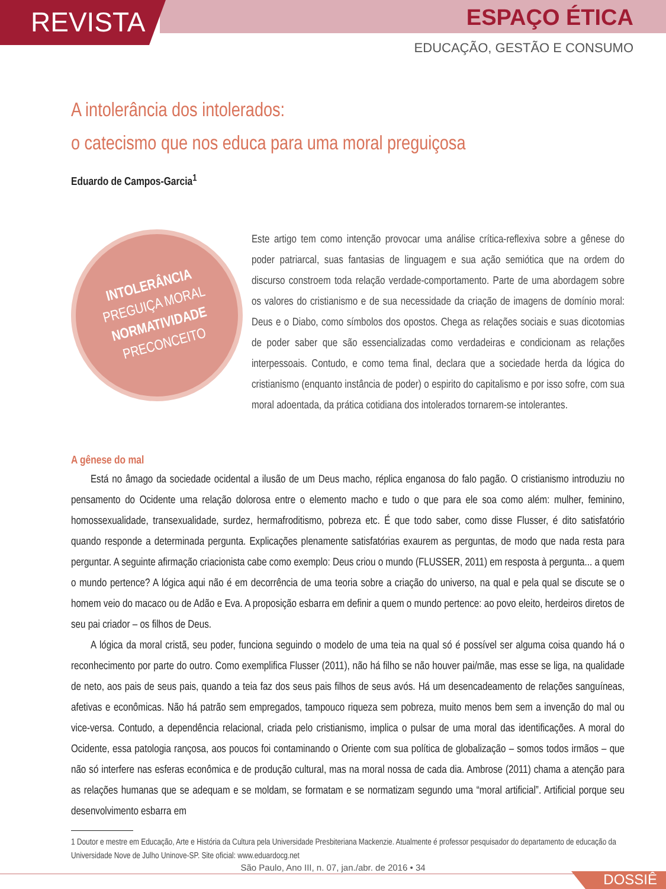REVISTA ESPAÇO ÉTICA
EDUCAÇÃO, GESTÃO E CONSUMO
A intolerância dos intolerados:
o catecismo que nos educa para uma moral preguiçosa
Eduardo de Campos-Garcia<sup>1</sup>
INTOLERÂNCIA
PREGUIÇA MORAL
NORMATIVIDADE
PRECONCEITO
Este artigo tem como intenção provocar uma análise crítica-reflexiva sobre a gênese do poder patriarcal, suas fantasias de linguagem e sua ação semiótica que na ordem do discurso constroem toda relação verdade-comportamento. Parte de uma abordagem sobre os valores do cristianismo e de sua necessidade da criação de imagens de domínio moral: Deus e o Diabo, como símbolos dos opostos. Chega as relações sociais e suas dicotomias de poder saber que são essencializadas como verdadeiras e condicionam as relações interpessoais. Contudo, e como tema final, declara que a sociedade herda da lógica do cristianismo (enquanto instância de poder) o espirito do capitalismo e por isso sofre, com sua moral adoentada, da prática cotidiana dos intolerados tornarem-se intolerantes.
A gênese do mal
Está no âmago da sociedade ocidental a ilusão de um Deus macho, réplica enganosa do falo pagão. O cristianismo introduziu no pensamento do Ocidente uma relação dolorosa entre o elemento macho e tudo o que para ele soa como além: mulher, feminino, homossexualidade, transexualidade, surdez, hermafroditismo, pobreza etc. É que todo saber, como disse Flusser, é dito satisfatório quando responde a determinada pergunta. Explicações plenamente satisfatórias exaurem as perguntas, de modo que nada resta para perguntar. A seguinte afirmação criacionista cabe como exemplo: Deus criou o mundo (FLUSSER, 2011) em resposta à pergunta... a quem o mundo pertence? A lógica aqui não é em decorrência de uma teoria sobre a criação do universo, na qual e pela qual se discute se o homem veio do macaco ou de Adão e Eva. A proposição esbarra em definir a quem o mundo pertence: ao povo eleito, herdeiros diretos de seu pai criador – os filhos de Deus.
A lógica da moral cristã, seu poder, funciona seguindo o modelo de uma teia na qual só é possível ser alguma coisa quando há o reconhecimento por parte do outro. Como exemplifica Flusser (2011), não há filho se não houver pai/mãe, mas esse se liga, na qualidade de neto, aos pais de seus pais, quando a teia faz dos seus pais filhos de seus avós. Há um desencadeamento de relações sanguíneas, afetivas e econômicas. Não há patrão sem empregados, tampouco riqueza sem pobreza, muito menos bem sem a invenção do mal ou vice-versa. Contudo, a dependência relacional, criada pelo cristianismo, implica o pulsar de uma moral das identificações. A moral do Ocidente, essa patologia rançosa, aos poucos foi contaminando o Oriente com sua política de globalização – somos todos irmãos – que não só interfere nas esferas econômica e de produção cultural, mas na moral nossa de cada dia. Ambrose (2011) chama a atenção para as relações humanas que se adequam e se moldam, se formatam e se normatizam segundo uma “moral artificial”. Artificial porque seu desenvolvimento esbarra em
1 Doutor e mestre em Educação, Arte e História da Cultura pela Universidade Presbiteriana Mackenzie. Atualmente é professor pesquisador do departamento de educação da Universidade Nove de Julho Uninove-SP. Site oficial: www.eduardocg.net
São Paulo, Ano III, n. 07, jan./abr. de 2016 • 34
DOSSIÊ